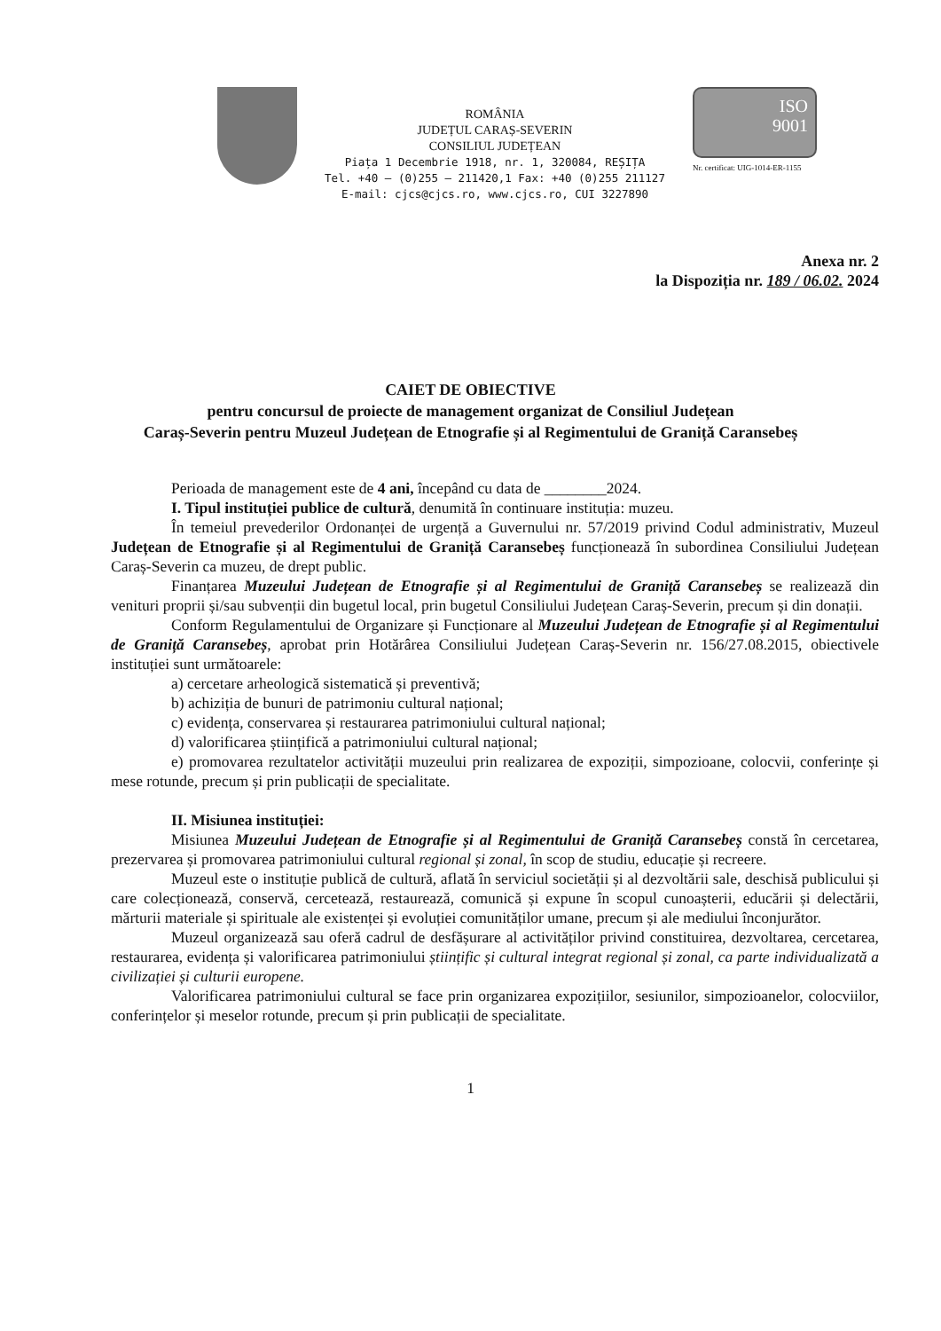ROMÂNIA
JUDEȚUL CARAȘ-SEVERIN
CONSILIUL JUDEȚEAN
Piața 1 Decembrie 1918, nr. 1, 320084, REȘIȚA
Tel. +40 – (0)255 – 211420,1 Fax: +40 (0)255 211127
E-mail: cjcs@cjcs.ro, www.cjcs.ro, CUI 3227890
ISO
9001
Nr. certificat: UIG-1014-ER-1155
Anexa nr. 2
la Dispoziția nr. 189 / 06.02. 2024
CAIET DE OBIECTIVE
pentru concursul de proiecte de management organizat de Consiliul Județean
Caraș-Severin pentru Muzeul Județean de Etnografie și al Regimentului de Graniță Caransebeș
Perioada de management este de 4 ani, începând cu data de ________2024.
I. Tipul instituției publice de cultură, denumită în continuare instituția: muzeu.
În temeiul prevederilor Ordonanței de urgență a Guvernului nr. 57/2019 privind Codul administrativ, Muzeul Județean de Etnografie și al Regimentului de Graniță Caransebeș funcționează în subordinea Consiliului Județean Caraș-Severin ca muzeu, de drept public.
Finanțarea Muzeului Județean de Etnografie și al Regimentului de Graniță Caransebeș se realizează din venituri proprii și/sau subvenții din bugetul local, prin bugetul Consiliului Județean Caraș-Severin, precum și din donații.
Conform Regulamentului de Organizare și Funcționare al Muzeului Județean de Etnografie și al Regimentului de Graniță Caransebeș, aprobat prin Hotărârea Consiliului Județean Caraș-Severin nr. 156/27.08.2015, obiectivele instituției sunt următoarele:
a) cercetare arheologică sistematică și preventivă;
b) achiziția de bunuri de patrimoniu cultural național;
c) evidența, conservarea și restaurarea patrimoniului cultural național;
d) valorificarea științifică a patrimoniului cultural național;
e) promovarea rezultatelor activității muzeului prin realizarea de expoziții, simpozioane, colocvii, conferințe și mese rotunde, precum și prin publicații de specialitate.
II. Misiunea instituției:
Misiunea Muzeului Județean de Etnografie și al Regimentului de Graniță Caransebeș constă în cercetarea, prezervarea și promovarea patrimoniului cultural regional și zonal, în scop de studiu, educație și recreere.
Muzeul este o instituție publică de cultură, aflată în serviciul societății și al dezvoltării sale, deschisă publicului și care colecționează, conservă, cercetează, restaurează, comunică și expune în scopul cunoașterii, educării și delectării, mărturii materiale și spirituale ale existenței și evoluției comunităților umane, precum și ale mediului înconjurător.
Muzeul organizează sau oferă cadrul de desfășurare al activităților privind constituirea, dezvoltarea, cercetarea, restaurarea, evidența și valorificarea patrimoniului științific și cultural integrat regional și zonal, ca parte individualizată a civilizației și culturii europene.
Valorificarea patrimoniului cultural se face prin organizarea expozițiilor, sesiunilor, simpozioanelor, colocviilor, conferințelor și meselor rotunde, precum și prin publicații de specialitate.
1